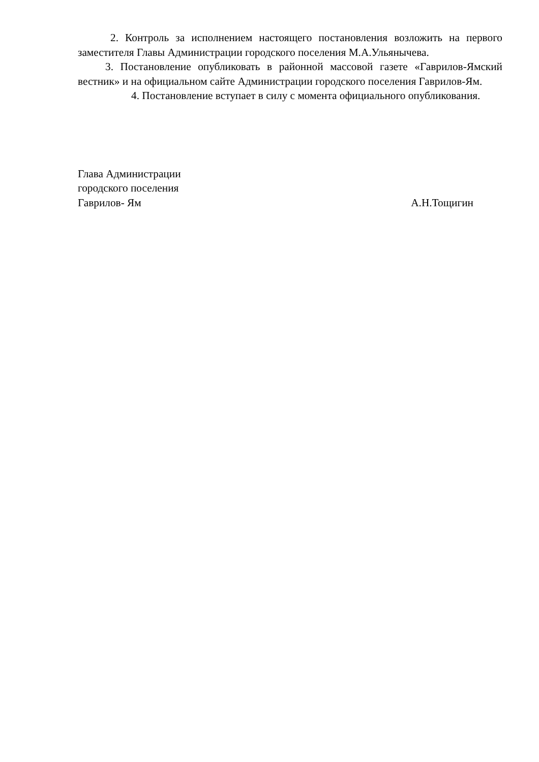2. Контроль за исполнением настоящего постановления возложить на первого заместителя Главы Администрации городского поселения М.А.Ульянычева.
3. Постановление опубликовать в районной массовой газете «Гаврилов-Ямский вестник» и на официальном сайте Администрации городского поселения Гаврилов-Ям.
4. Постановление вступает в силу с момента официального опубликования.
Глава Администрации
городского поселения
Гаврилов- Ям А.Н.Тощигин